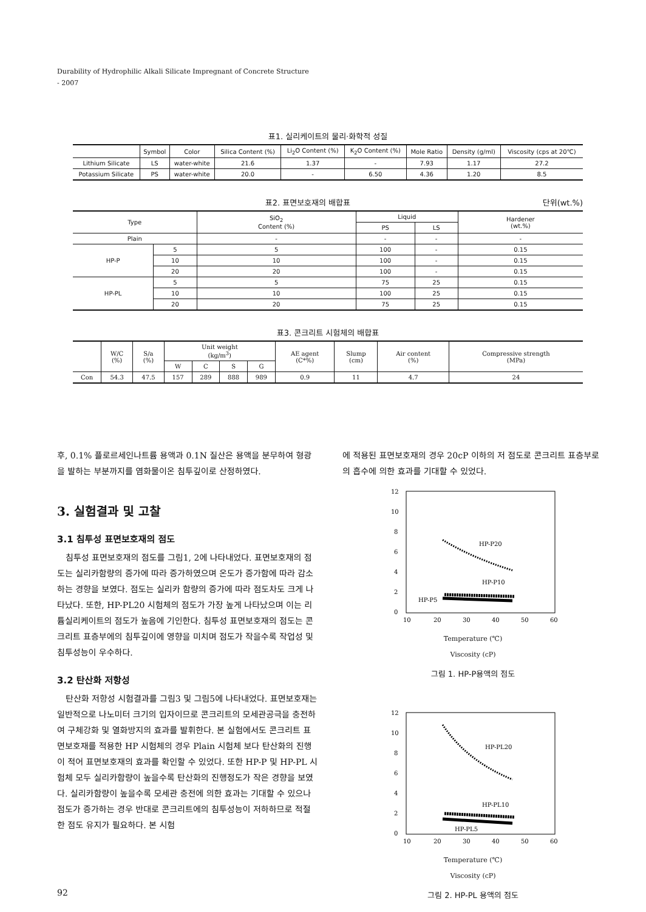Durability of Hydrophilic Alkali Silicate Impregnant of Concrete Structure
- 2007
표1. 실리케이트의 물리·화학적 성질
| | Symbol | Color | Silica Content (%) | Li<sub>2</sub>O Content (%) | K<sub>2</sub>O Content (%) | Mole Ratio | Density (g/ml) | Viscosity (cps at 20℃) |
| --- | --- | --- | --- | --- | --- | --- | --- | --- |
| Lithium Silicate | LS | water-white | 21.6 | 1.37 | - | 7.93 | 1.17 | 27.2 |
| Potassium Silicate | PS | water-white | 20.0 | - | 6.50 | 4.36 | 1.20 | 8.5 |
표2. 표면보호재의 배합표 단위(wt.%)
| Type | | SiO<sub>2</sub> Content (%) | Liquid | | Hardener (wt.%) |
| --- | --- | --- | --- | --- | --- |
| | | | PS | LS | |
| Plain | | - | - | - | - |
| HP-P | 5 | 5 | 100 | - | 0.15 |
| | 10 | 10 | 100 | - | 0.15 |
| | 20 | 20 | 100 | - | 0.15 |
| HP-PL | 5 | 5 | 75 | 25 | 0.15 |
| | 10 | 10 | 100 | 25 | 0.15 |
| | 20 | 20 | 75 | 25 | 0.15 |
표3. 콘크리트 시험체의 배합표
| | W/C (%) | S/a (%) | Unit weight (kg/m<sup>3</sup>) | | | | AE agent (C*%) | Slump (cm) | Air content (%) | Compressive strength (MPa) |
| --- | --- | --- | --- | --- | --- | --- | --- | --- | --- | --- |
| | | | W | C | S | G | | | | |
| Con | 54.3 | 47.5 | 157 | 289 | 888 | 989 | 0.9 | 11 | 4.7 | 24 |
후, 0.1% 플로르세인나트륨 용액과 0.1N 질산은 용액을 분무하여 형광을 발하는 부분까지를 염화물이온 침투깊이로 산정하였다.
3. 실험결과 및 고찰
3.1 침투성 표면보호재의 점도
침투성 표면보호재의 점도를 그림1, 2에 나타내었다. 표면보호재의 점도는 실리카함량의 증가에 따라 증가하였으며 온도가 증가함에 따라 감소하는 경향을 보였다. 점도는 실리카 함량의 증가에 따라 점도차도 크게 나타났다. 또한, HP-PL20 시험체의 점도가 가장 높게 나타났으며 이는 리튬실리케이트의 점도가 높음에 기인한다. 침투성 표면보호재의 점도는 콘크리트 표층부에의 침투깊이에 영향을 미치며 점도가 작을수록 작업성 및 침투성능이 우수하다.
3.2 탄산화 저항성
탄산화 저항성 시험결과를 그림3 및 그림5에 나타내었다. 표면보호재는 일반적으로 나노미터 크기의 입자이므로 콘크리트의 모세관공극을 충전하여 구체강화 및 열화방지의 효과를 발휘한다. 본 실험에서도 콘크리트 표면보호재를 적용한 HP 시험체의 경우 Plain 시험체 보다 탄산화의 진행이 적어 표면보호재의 효과를 확인할 수 있었다. 또한 HP-P 및 HP-PL 시험체 모두 실리카함량이 높을수록 탄산화의 진행정도가 작은 경향을 보였다. 실리카함량이 높을수록 모세관 충전에 의한 효과는 기대할 수 있으나 점도가 증가하는 경우 반대로 콘크리트에의 침투성능이 저하하므로 적절한 점도 유지가 필요하다. 본 시험
에 적용된 표면보호재의 경우 20cP 이하의 저 점도로 콘크리트 표층부로의 흡수에 의한 효과를 기대할 수 있었다.
12
10
8
6
4
2
0
HP-P20
HP-P10
HP-P5
10
20
30
40
50
60
Temperature (℃)
Viscosity (cP)
그림 1. HP-P용액의 점도
12
10
8
6
4
2
0
HP-PL20
HP-PL10
HP-PL5
10
20
30
40
50
60
Temperature (℃)
Viscosity (cP)
그림 2. HP-PL 용액의 점도
92